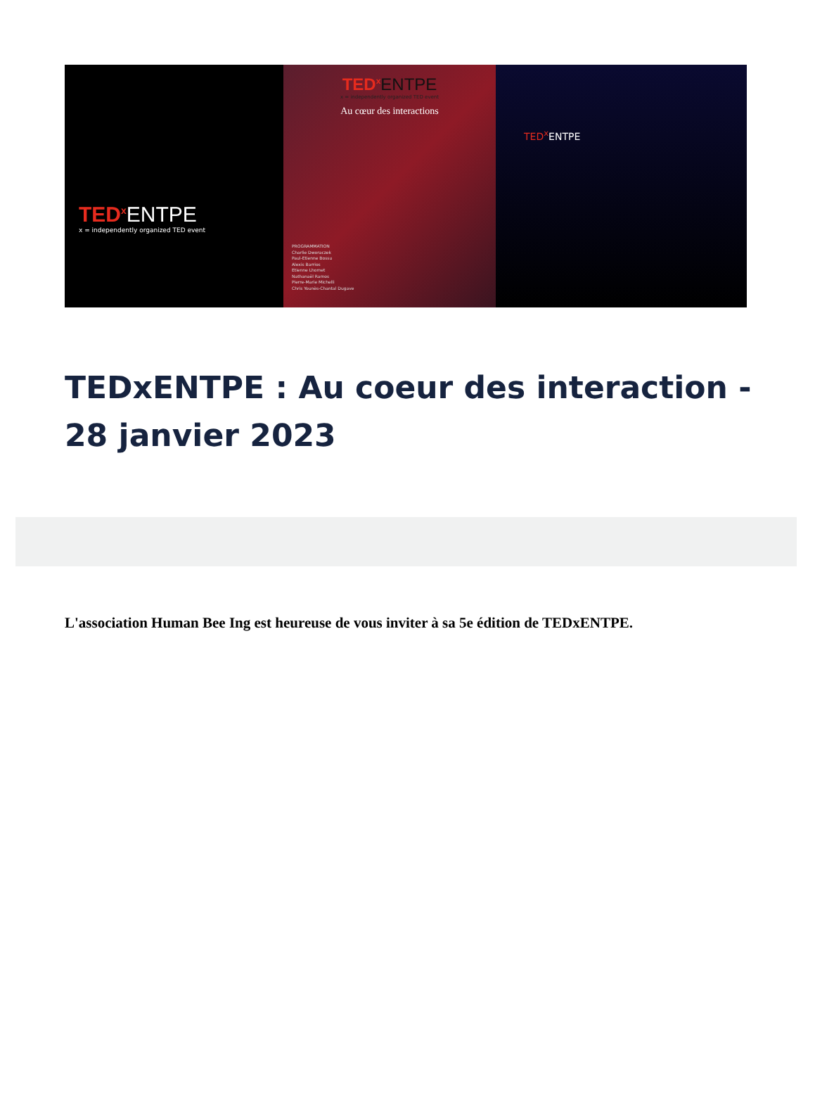TED<sup>x</sup> ENTPE
x = independently organized TED event
TED<sup>x</sup> ENTPE
x = independently organized TED event
Au cœur des interactions
PROGRAMMATION
Charlie Dworaczek
Paul-Etienne Bossu
Alexis Barrios
Etienne Lhomet
Nathanaël Ramos
Pierre-Marie Michelli
Chris Younès-Chantal Dugave
TED<sup>x</sup> ENTPE
TEDxENTPE : Au coeur des interaction - 28 janvier 2023
L'association Human Bee Ing est heureuse de vous inviter à sa 5e édition de TEDxENTPE.